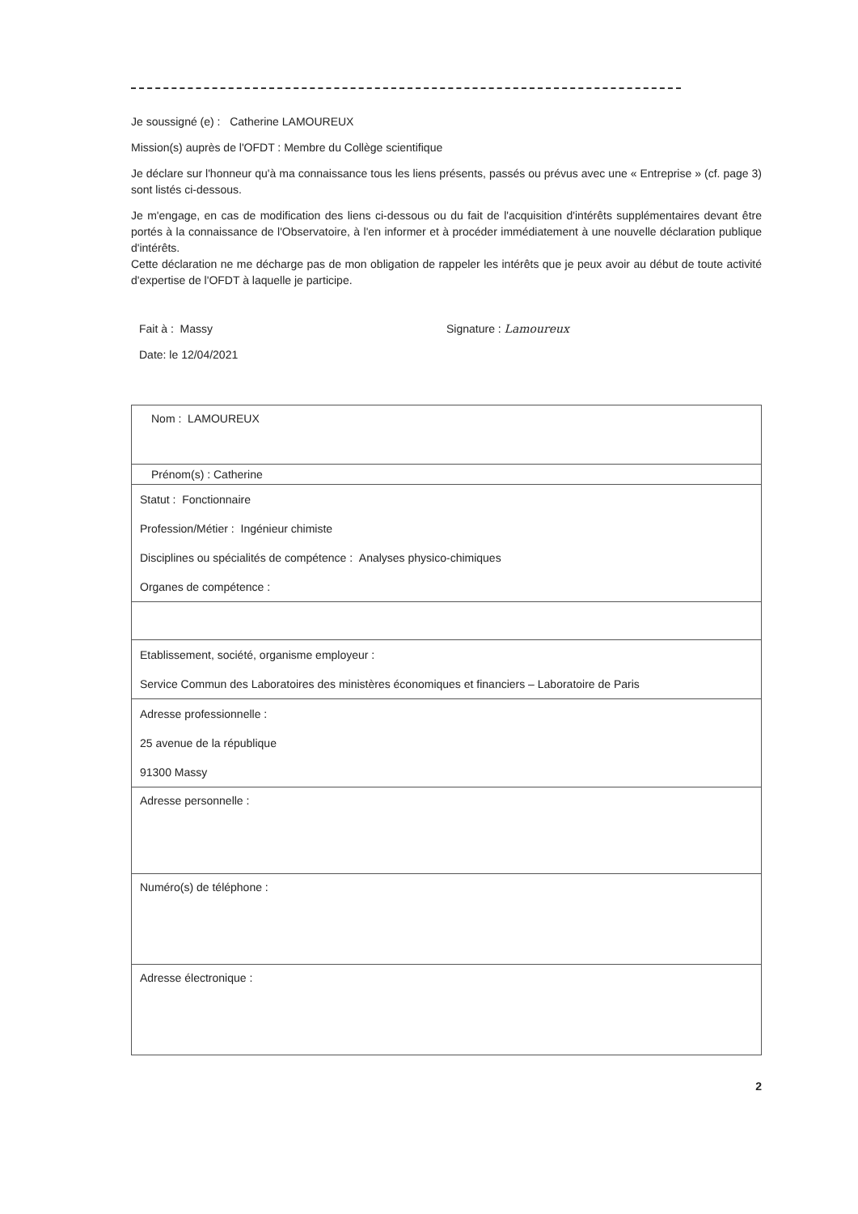Je soussigné (e) : Catherine LAMOUREUX
Mission(s) auprès de l'OFDT : Membre du Collège scientifique
Je déclare sur l'honneur qu'à ma connaissance tous les liens présents, passés ou prévus avec une « Entreprise » (cf. page 3) sont listés ci-dessous.
Je m'engage, en cas de modification des liens ci-dessous ou du fait de l'acquisition d'intérêts supplémentaires devant être portés à la connaissance de l'Observatoire, à l'en informer et à procéder immédiatement à une nouvelle déclaration publique d'intérêts.
Cette déclaration ne me décharge pas de mon obligation de rappeler les intérêts que je peux avoir au début de toute activité d'expertise de l'OFDT à laquelle je participe.
Fait à : Massy
Date: le 12/04/2021
Signature : Lamoureux
Nom : LAMOUREUX
Prénom(s) : Catherine
Statut : Fonctionnaire
Profession/Métier : Ingénieur chimiste
Disciplines ou spécialités de compétence : Analyses physico-chimiques
Organes de compétence :
Etablissement, société, organisme employeur :
Service Commun des Laboratoires des ministères économiques et financiers – Laboratoire de Paris
Adresse professionnelle :
25 avenue de la république
91300 Massy
Adresse personnelle :
Numéro(s) de téléphone :
Adresse électronique :
2